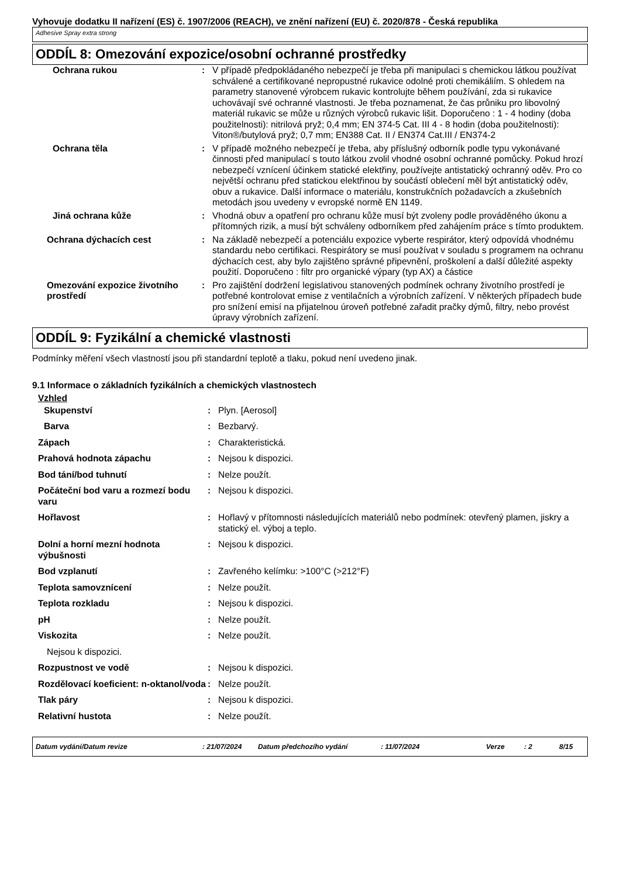Vyhovuje dodatku II nařízení (ES) č. 1907/2006 (REACH), ve znění nařízení (EU) č. 2020/878 - Česká republika
Adhesive Spray extra strong
ODDÍL 8: Omezování expozice/osobní ochranné prostředky
| Ochrana rukou | : | V případě předpokládaného nebezpečí je třeba při manipulaci s chemickou látkou používat schválené a certifikované nepropustné rukavice odolné proti chemikáliím. S ohledem na parametry stanovené výrobcem rukavic kontrolujte během používání, zda si rukavice uchovávají své ochranné vlastnosti. Je třeba poznamenat, že čas průniku pro libovolný materiál rukavic se může u různých výrobců rukavic lišit. Doporučeno : 1 - 4 hodiny (doba použitelnosti): nitrilová pryž; 0,4 mm; EN 374-5 Cat. III 4 - 8 hodin (doba použitelnosti): Viton®/butylová pryž; 0,7 mm; EN388 Cat. II / EN374 Cat.III / EN374-2 |
| Ochrana těla | : | V případě možného nebezpečí je třeba, aby příslušný odborník podle typu vykonávané činnosti před manipulací s touto látkou zvolil vhodné osobní ochranné pomůcky. Pokud hrozí nebezpečí vznícení účinkem statické elektřiny, používejte antistatický ochranný oděv. Pro co největší ochranu před statickou elektřinou by součástí oblečení měl být antistatický oděv, obuv a rukavice. Další informace o materiálu, konstrukčních požadavcích a zkušebních metodách jsou uvedeny v evropské normě EN 1149. |
| Jiná ochrana kůže | : | Vhodná obuv a opatření pro ochranu kůže musí být zvoleny podle prováděného úkonu a přítomných rizik, a musí být schváleny odborníkem před zahájením práce s tímto produktem. |
| Ochrana dýchacích cest | : | Na základě nebezpečí a potenciálu expozice vyberte respirátor, který odpovídá vhodnému standardu nebo certifikaci. Respirátory se musí používat v souladu s programem na ochranu dýchacích cest, aby bylo zajištěno správné připevnění, proškolení a další důležité aspekty použití. Doporučeno : filtr pro organické výpary (typ AX) a částice |
| Omezování expozice životního prostředí | : | Pro zajištění dodržení legislativou stanovených podmínek ochrany životního prostředí je potřebné kontrolovat emise z ventilačních a výrobních zařízení. V některých případech bude pro snížení emisí na přijatelnou úroveň potřebné zařadit pračky dýmů, filtry, nebo provést úpravy výrobních zařízení. |
ODDÍL 9: Fyzikální a chemické vlastnosti
Podmínky měření všech vlastností jsou při standardní teplotě a tlaku, pokud není uvedeno jinak.
9.1 Informace o základních fyzikálních a chemických vlastnostech
Vzhled
| Skupenství | : | Plyn. [Aerosol] |
| Barva | : | Bezbarvý. |
| Zápach | : | Charakteristická. |
| Prahová hodnota zápachu | : | Nejsou k dispozici. |
| Bod tání/bod tuhnutí | : | Nelze použít. |
| Počáteční bod varu a rozmezí bodu varu | : | Nejsou k dispozici. |
| Hořlavost | : | Hořlavý v přítomnosti následujících materiálů nebo podmínek: otevřený plamen, jiskry a statický el. výboj a teplo. |
| Dolní a horní mezní hodnota výbušnosti | : | Nejsou k dispozici. |
| Bod vzplanutí | : | Zavřeného kelímku: >100°C (>212°F) |
| Teplota samovznícení | : | Nelze použít. |
| Teplota rozkladu | : | Nejsou k dispozici. |
| pH | : | Nelze použít. |
| Viskozita | : | Nelze použít. |
| Nejsou k dispozici. | | |
| Rozpustnost ve vodě | : | Nejsou k dispozici. |
| Rozdělovací koeficient: n-oktanol/voda | : | Nelze použít. |
| Tlak páry | : | Nejsou k dispozici. |
| Relativní hustota | : | Nelze použít. |
Datum vydání/Datum revize: 21/07/2024 Datum předchozího vydání: 11/07/2024 Verze: 2 8/15